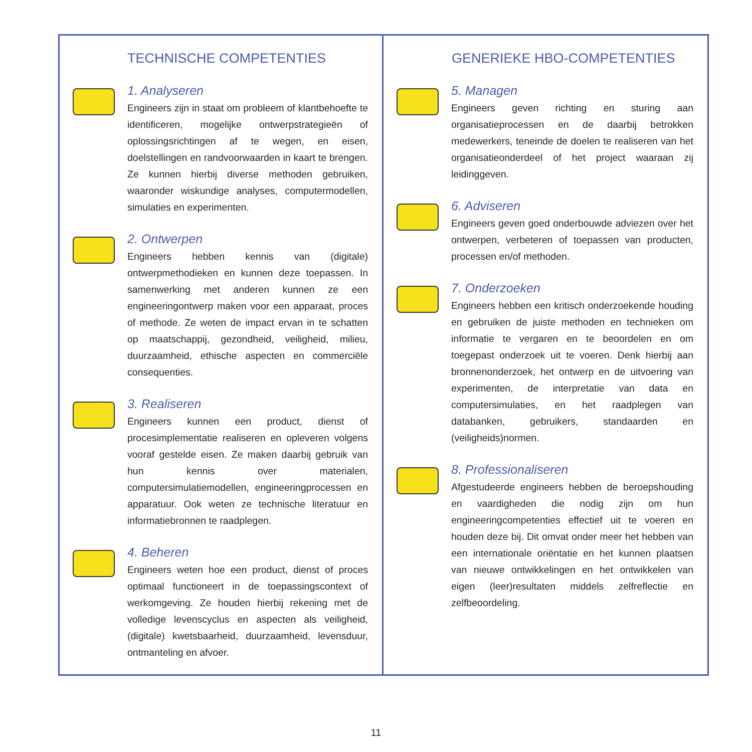TECHNISCHE COMPETENTIES
1. Analyseren
Engineers zijn in staat om probleem of klantbehoefte te identificeren, mogelijke ontwerpstrategieën of oplossingsrichtingen af te wegen, en eisen, doelstellingen en randvoorwaarden in kaart te brengen. Ze kunnen hierbij diverse methoden gebruiken, waaronder wiskundige analyses, computermodellen, simulaties en experimenten.
2. Ontwerpen
Engineers hebben kennis van (digitale) ontwerpmethodieken en kunnen deze toepassen. In samenwerking met anderen kunnen ze een engineeringontwerp maken voor een apparaat, proces of methode. Ze weten de impact ervan in te schatten op maatschappij, gezondheid, veiligheid, milieu, duurzaamheid, ethische aspecten en commerciële consequenties.
3. Realiseren
Engineers kunnen een product, dienst of procesimplementatie realiseren en opleveren volgens vooraf gestelde eisen. Ze maken daarbij gebruik van hun kennis over materialen, computersimulatiemodellen, engineeringprocessen en apparatuur. Ook weten ze technische literatuur en informatiebronnen te raadplegen.
4. Beheren
Engineers weten hoe een product, dienst of proces optimaal functioneert in de toepassingscontext of werkomgeving. Ze houden hierbij rekening met de volledige levenscyclus en aspecten als veiligheid, (digitale) kwetsbaarheid, duurzaamheid, levensduur, ontmanteling en afvoer.
GENERIEKE HBO-COMPETENTIES
5. Managen
Engineers geven richting en sturing aan organisatieprocessen en de daarbij betrokken medewerkers, teneinde de doelen te realiseren van het organisatieonderdeel of het project waaraan zij leidinggeven.
6. Adviseren
Engineers geven goed onderbouwde adviezen over het ontwerpen, verbeteren of toepassen van producten, processen en/of methoden.
7. Onderzoeken
Engineers hebben een kritisch onderzoekende houding en gebruiken de juiste methoden en technieken om informatie te vergaren en te beoordelen en om toegepast onderzoek uit te voeren. Denk hierbij aan bronnenonderzoek, het ontwerp en de uitvoering van experimenten, de interpretatie van data en computersimulaties, en het raadplegen van databanken, gebruikers, standaarden en (veiligheids)normen.
8. Professionaliseren
Afgestudeerde engineers hebben de beroepshouding en vaardigheden die nodig zijn om hun engineeringcompetenties effectief uit te voeren en houden deze bij. Dit omvat onder meer het hebben van een internationale oriëntatie en het kunnen plaatsen van nieuwe ontwikkelingen en het ontwikkelen van eigen (leer)resultaten middels zelfreflectie en zelfbeoordeling.
11